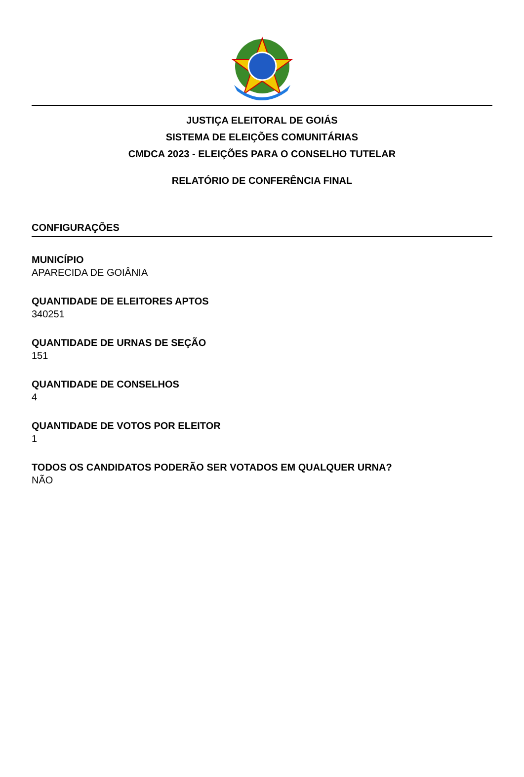JUSTIÇA ELEITORAL DE GOIÁS
SISTEMA DE ELEIÇÕES COMUNITÁRIAS
CMDCA 2023 - ELEIÇÕES PARA O CONSELHO TUTELAR
RELATÓRIO DE CONFERÊNCIA FINAL
CONFIGURAÇÕES
MUNICÍPIO
APARECIDA DE GOIÂNIA
QUANTIDADE DE ELEITORES APTOS
340251
QUANTIDADE DE URNAS DE SEÇÃO
151
QUANTIDADE DE CONSELHOS
4
QUANTIDADE DE VOTOS POR ELEITOR
1
TODOS OS CANDIDATOS PODERÃO SER VOTADOS EM QUALQUER URNA?
NÃO